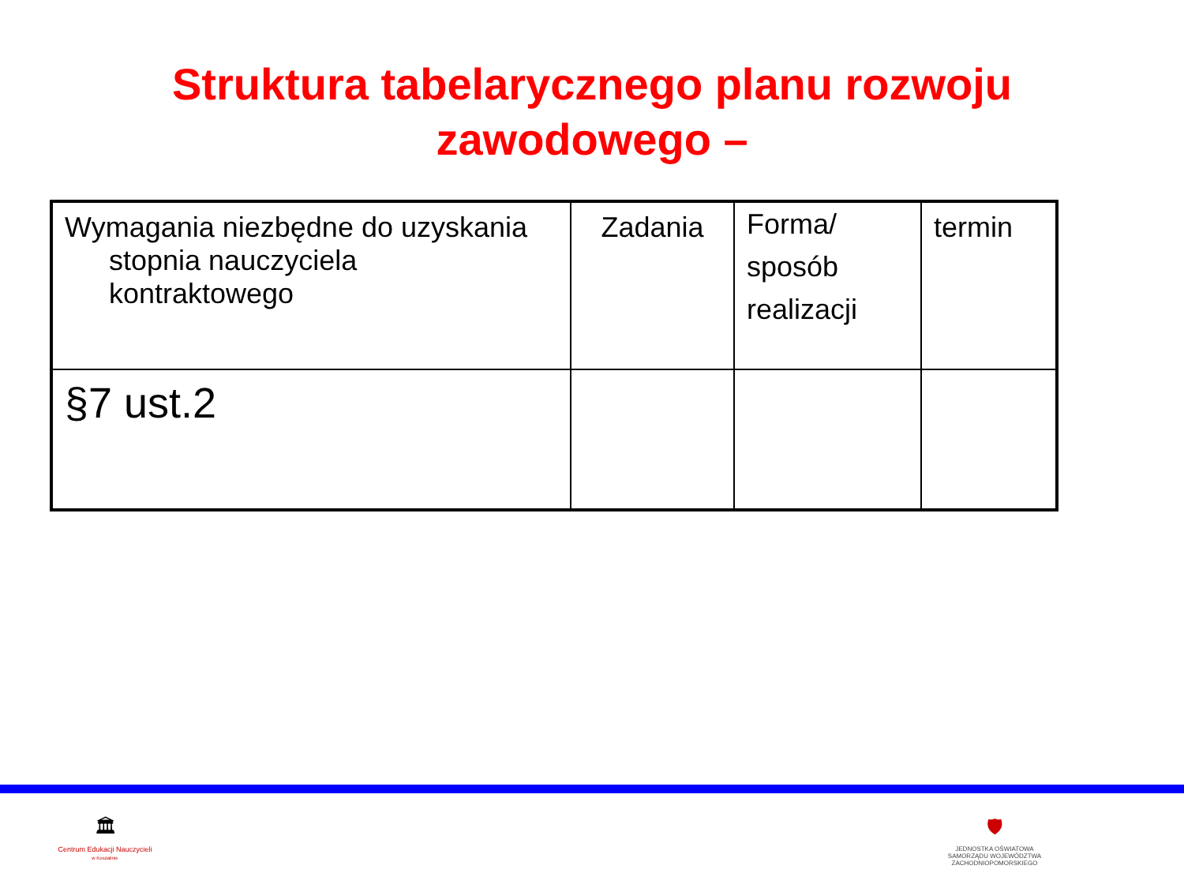Struktura tabelarycznego planu rozwoju
zawodowego –
| Wymagania niezbędne do uzyskania stopnia nauczyciela kontraktowego | Zadania | Forma/ sposób realizacji | termin |
| §7 ust.2 | | | |
🏛
Centrum Edukacji Nauczycieli
w Koszalinie
🛡
JEDNOSTKA OŚWIATOWA
SAMORZĄDU WOJEWÓDZTWA
ZACHODNIOPOMORSKIEGO